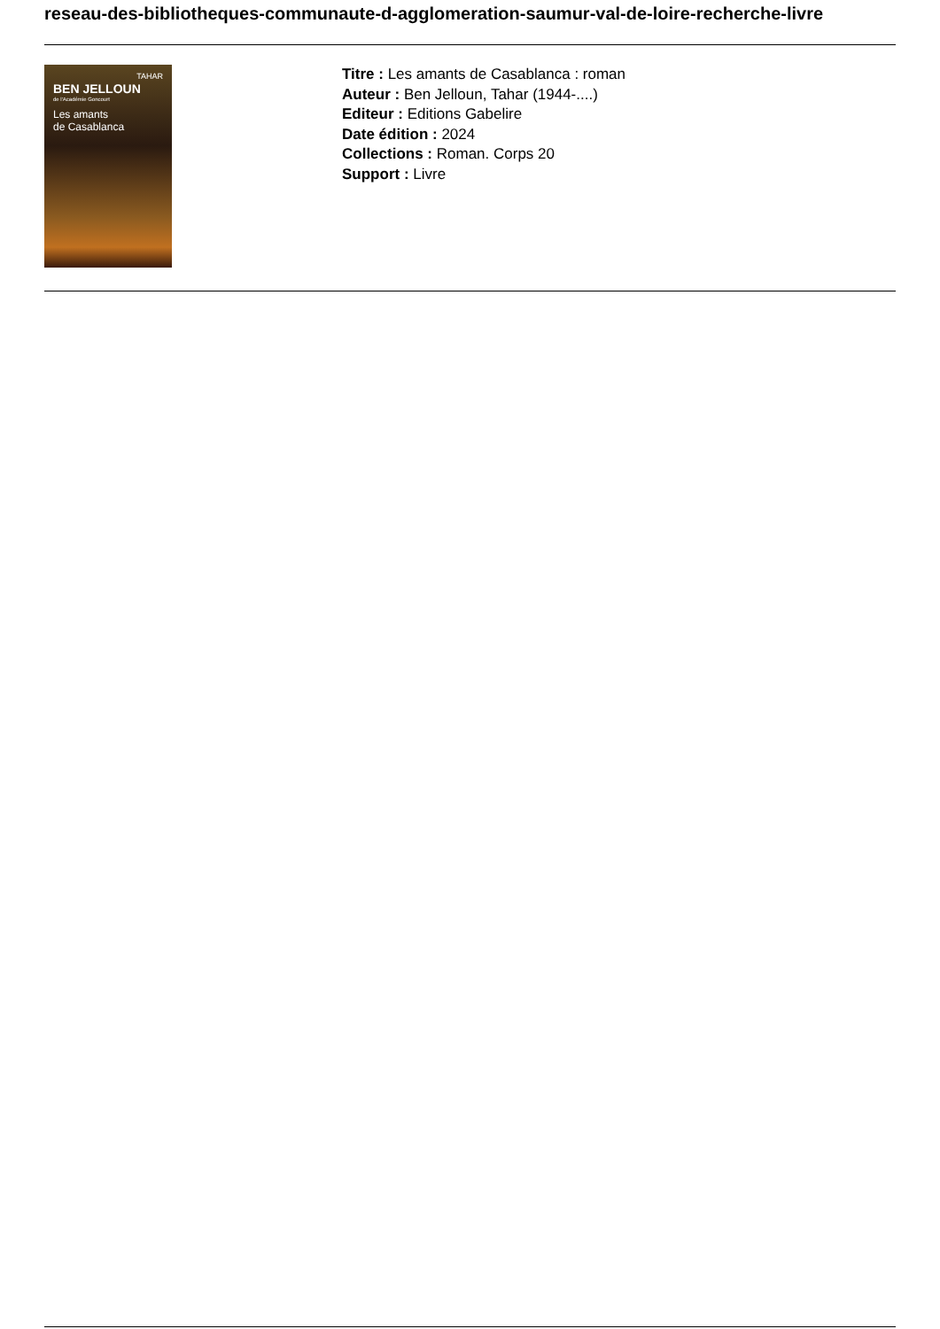reseau-des-bibliotheques-communaute-d-agglomeration-saumur-val-de-loire-recherche-livre
TAHAR
BEN JELLOUN
de l'Académie Goncourt
Les amants
de Casablanca
Titre : Les amants de Casablanca : roman
Auteur : Ben Jelloun, Tahar (1944-....)
Editeur : Editions Gabelire
Date édition : 2024
Collections : Roman. Corps 20
Support : Livre